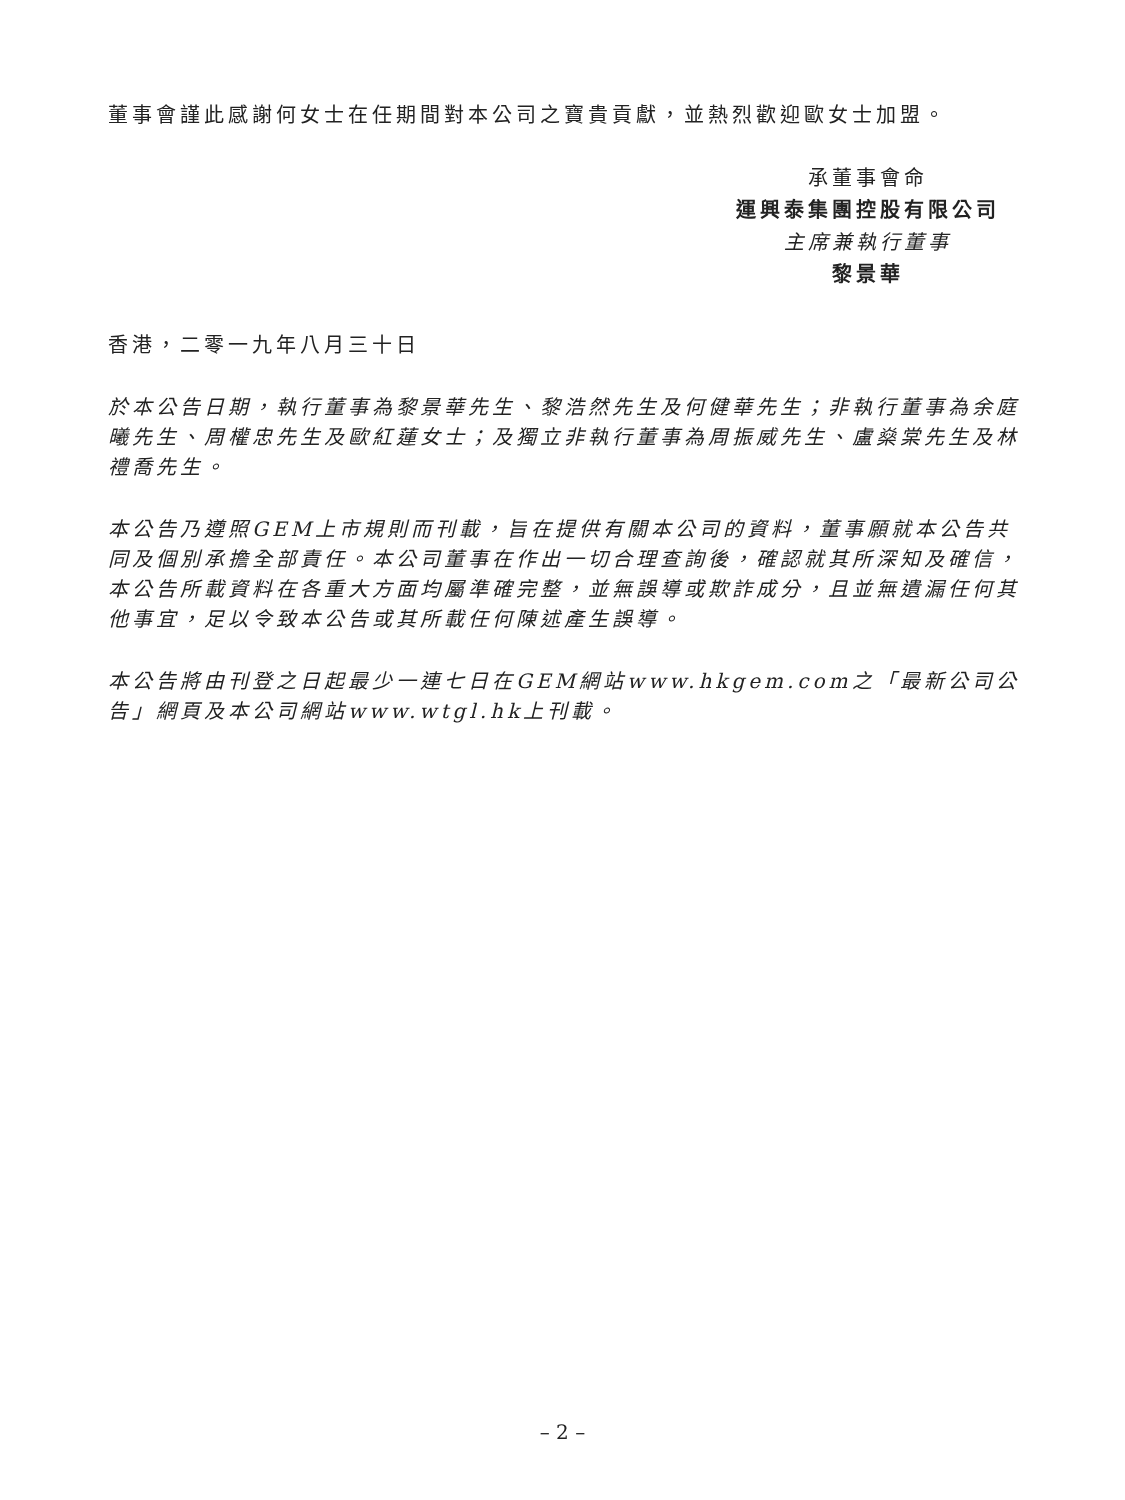董事會謹此感謝何女士在任期間對本公司之寶貴貢獻，並熱烈歡迎歐女士加盟。
承董事會命
運興泰集團控股有限公司
主席兼執行董事
黎景華
香港，二零一九年八月三十日
於本公告日期，執行董事為黎景華先生、黎浩然先生及何健華先生；非執行董事為余庭曦先生、周權忠先生及歐紅蓮女士；及獨立非執行董事為周振威先生、盧燊棠先生及林禮喬先生。
本公告乃遵照GEM上市規則而刊載，旨在提供有關本公司的資料，董事願就本公告共同及個別承擔全部責任。本公司董事在作出一切合理查詢後，確認就其所深知及確信，本公告所載資料在各重大方面均屬準確完整，並無誤導或欺詐成分，且並無遺漏任何其他事宜，足以令致本公告或其所載任何陳述產生誤導。
本公告將由刊登之日起最少一連七日在GEM網站www.hkgem.com之「最新公司公告」網頁及本公司網站www.wtgl.hk上刊載。
– 2 –